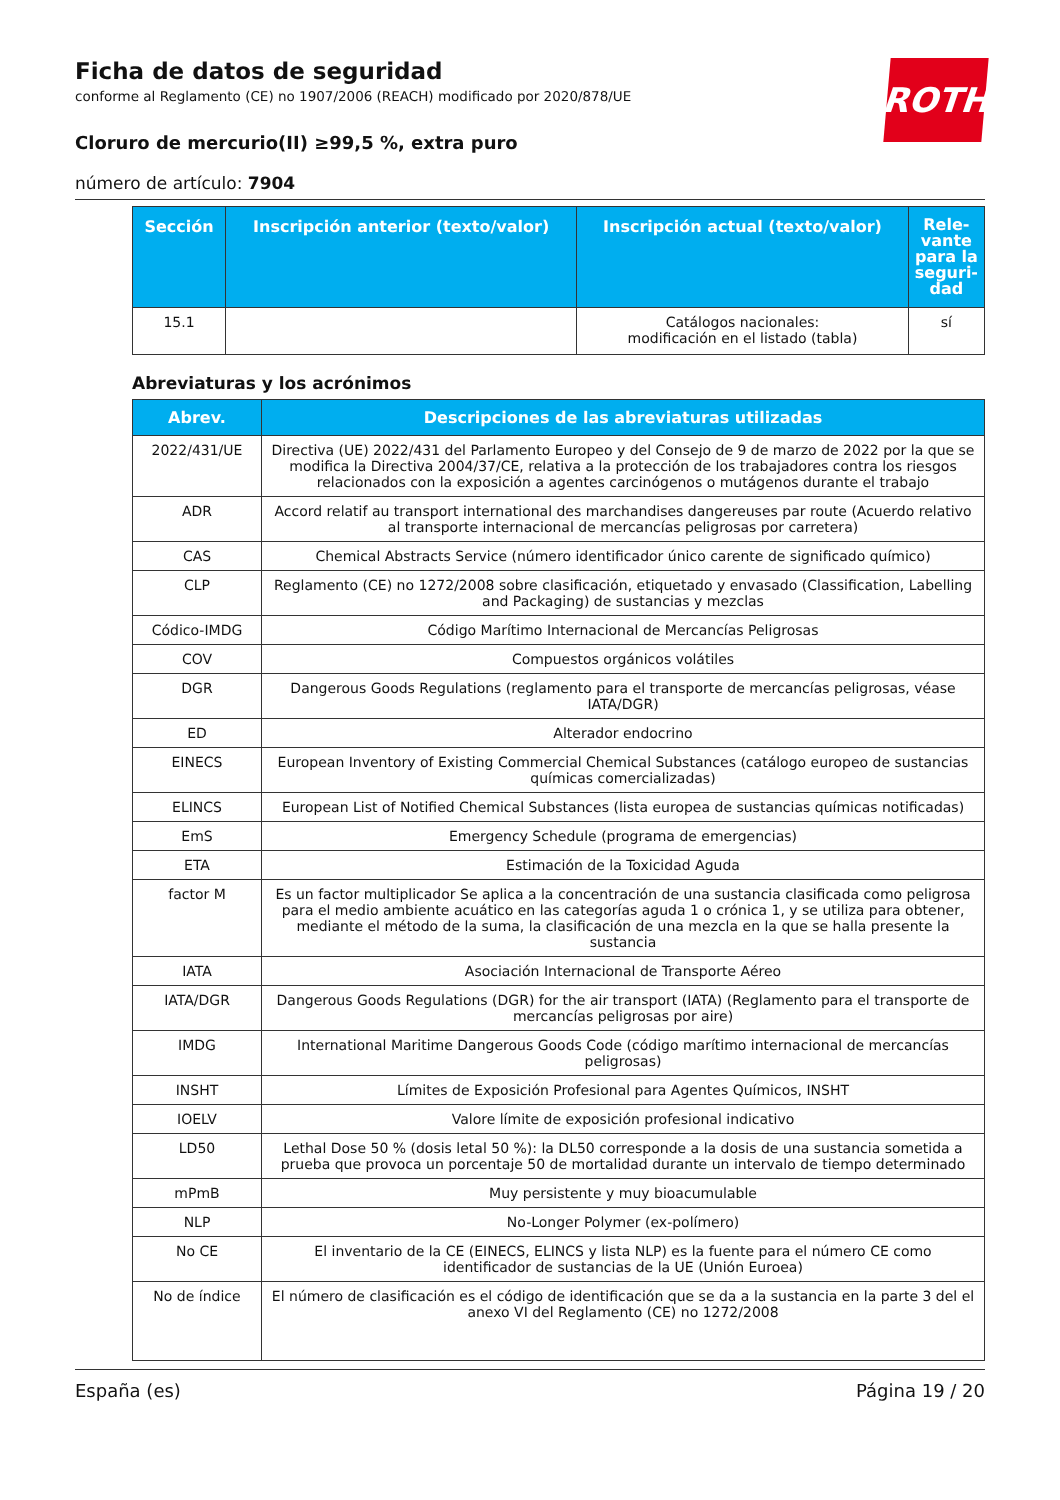ROTH
Ficha de datos de seguridad
conforme al Reglamento (CE) no 1907/2006 (REACH) modificado por 2020/878/UE
Cloruro de mercurio(II) ≥99,5 %, extra puro
número de artículo: 7904
| Sección | Inscripción anterior (texto/valor) | Inscripción actual (texto/valor) | Rele-vante para la seguri-dad |
| --- | --- | --- | --- |
| 15.1 | | Catálogos nacionales: modificación en el listado (tabla) | sí |
Abreviaturas y los acrónimos
| Abrev. | Descripciones de las abreviaturas utilizadas |
| --- | --- |
| 2022/431/UE | Directiva (UE) 2022/431 del Parlamento Europeo y del Consejo de 9 de marzo de 2022 por la que se modifica la Directiva 2004/37/CE, relativa a la protección de los trabajadores contra los riesgos relacionados con la exposición a agentes carcinógenos o mutágenos durante el trabajo |
| ADR | Accord relatif au transport international des marchandises dangereuses par route (Acuerdo relativo al transporte internacional de mercancías peligrosas por carretera) |
| CAS | Chemical Abstracts Service (número identificador único carente de significado químico) |
| CLP | Reglamento (CE) no 1272/2008 sobre clasificación, etiquetado y envasado (Classification, Labelling and Packaging) de sustancias y mezclas |
| Códico-IMDG | Código Marítimo Internacional de Mercancías Peligrosas |
| COV | Compuestos orgánicos volátiles |
| DGR | Dangerous Goods Regulations (reglamento para el transporte de mercancías peligrosas, véase IATA/DGR) |
| ED | Alterador endocrino |
| EINECS | European Inventory of Existing Commercial Chemical Substances (catálogo europeo de sustancias químicas comercializadas) |
| ELINCS | European List of Notified Chemical Substances (lista europea de sustancias químicas notificadas) |
| EmS | Emergency Schedule (programa de emergencias) |
| ETA | Estimación de la Toxicidad Aguda |
| factor M | Es un factor multiplicador Se aplica a la concentración de una sustancia clasificada como peligrosa para el medio ambiente acuático en las categorías aguda 1 o crónica 1, y se utiliza para obtener, mediante el método de la suma, la clasificación de una mezcla en la que se halla presente la sustancia |
| IATA | Asociación Internacional de Transporte Aéreo |
| IATA/DGR | Dangerous Goods Regulations (DGR) for the air transport (IATA) (Reglamento para el transporte de mercancías peligrosas por aire) |
| IMDG | International Maritime Dangerous Goods Code (código marítimo internacional de mercancías peligrosas) |
| INSHT | Límites de Exposición Profesional para Agentes Químicos, INSHT |
| IOELV | Valore límite de exposición profesional indicativo |
| LD50 | Lethal Dose 50 % (dosis letal 50 %): la DL50 corresponde a la dosis de una sustancia sometida a prueba que provoca un porcentaje 50 de mortalidad durante un intervalo de tiempo determinado |
| mPmB | Muy persistente y muy bioacumulable |
| NLP | No-Longer Polymer (ex-polímero) |
| No CE | El inventario de la CE (EINECS, ELINCS y lista NLP) es la fuente para el número CE como identificador de sustancias de la UE (Unión Euroea) |
| No de índice | El número de clasificación es el código de identificación que se da a la sustancia en la parte 3 del el anexo VI del Reglamento (CE) no 1272/2008 |
España (es) Página 19 / 20